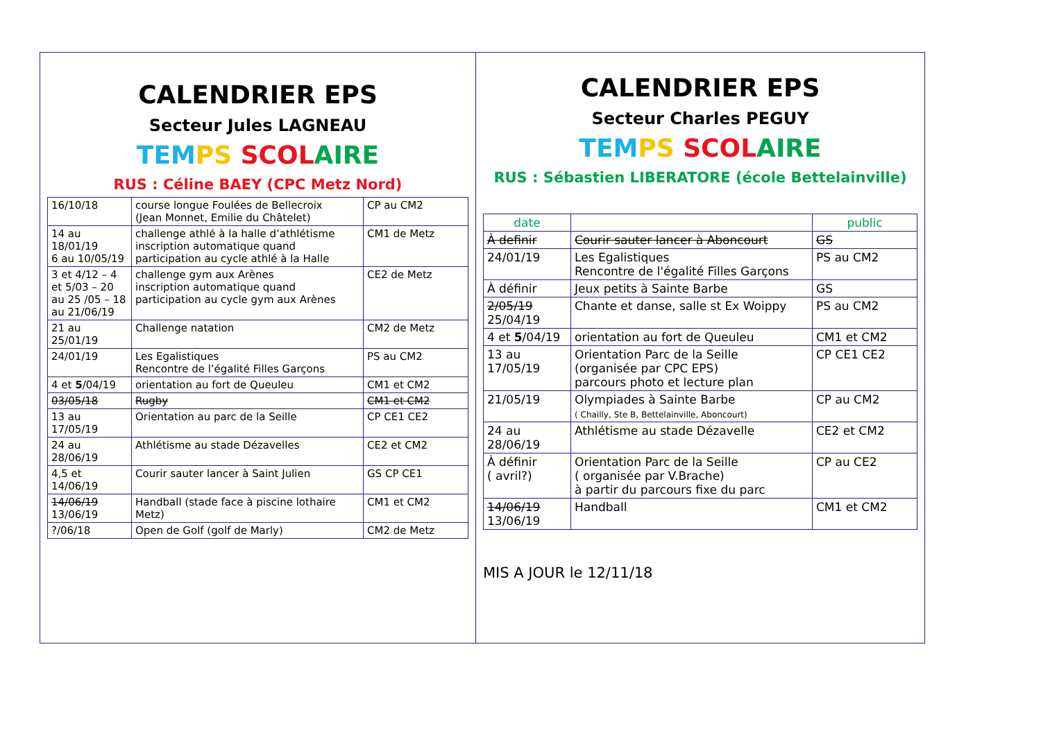CALENDRIER EPS
Secteur Jules LAGNEAU
TEM PS SCOL AIRE
RUS : Céline BAEY (CPC Metz Nord)
| 16/10/18 | course longue Foulées de Bellecroix (Jean Monnet, Emilie du Châtelet) | CP au CM2 |
| 14 au 18/01/19 6 au 10/05/19 | challenge athlé à la halle d’athlétisme inscription automatique quand participation au cycle athlé à la Halle | CM1 de Metz |
| 3 et 4/12 – 4 et 5/03 – 20 au 25 /05 – 18 au 21/06/19 | challenge gym aux Arènes inscription automatique quand participation au cycle gym aux Arènes | CE2 de Metz |
| 21 au 25/01/19 | Challenge natation | CM2 de Metz |
| 24/01/19 | Les Egalistiques Rencontre de l’égalité Filles Garçons | PS au CM2 |
| 4 et 5 /04/19 | orientation au fort de Queuleu | CM1 et CM2 |
| 03/05/18 | Rugby | CM1 et CM2 |
| 13 au 17/05/19 | Orientation au parc de la Seille | CP CE1 CE2 |
| 24 au 28/06/19 | Athlétisme au stade Dézavelles | CE2 et CM2 |
| 4,5 et 14/06/19 | Courir sauter lancer à Saint Julien | GS CP CE1 |
| 14/06/19 13/06/19 | Handball (stade face à piscine lothaire Metz) | CM1 et CM2 |
| ?/06/18 | Open de Golf (golf de Marly) | CM2 de Metz |
CALENDRIER EPS
Secteur Charles PEGUY
TEM PS SCOL AIRE
RUS : Sébastien LIBERATORE (école Bettelainville)
| date | | public |
| --- | --- | --- |
| À definir | Courir sauter lancer à Aboncourt | GS |
| 24/01/19 | Les Egalistiques Rencontre de l'égalité Filles Garçons | PS au CM2 |
| À définir | Jeux petits à Sainte Barbe | GS |
| 2/05/19 25/04/19 | Chante et danse, salle st Ex Woippy | PS au CM2 |
| 4 et 5 /04/19 | orientation au fort de Queuleu | CM1 et CM2 |
| 13 au 17/05/19 | Orientation Parc de la Seille (organisée par CPC EPS) parcours photo et lecture plan | CP CE1 CE2 |
| 21/05/19 | Olympiades à Sainte Barbe ( Chailly, Ste B, Bettelainville, Aboncourt) | CP au CM2 |
| 24 au 28/06/19 | Athlétisme au stade Dézavelle | CE2 et CM2 |
| À définir ( avril?) | Orientation Parc de la Seille ( organisée par V.Brache) à partir du parcours fixe du parc | CP au CE2 |
| 14/06/19 13/06/19 | Handball | CM1 et CM2 |
MIS A JOUR le 12/11/18